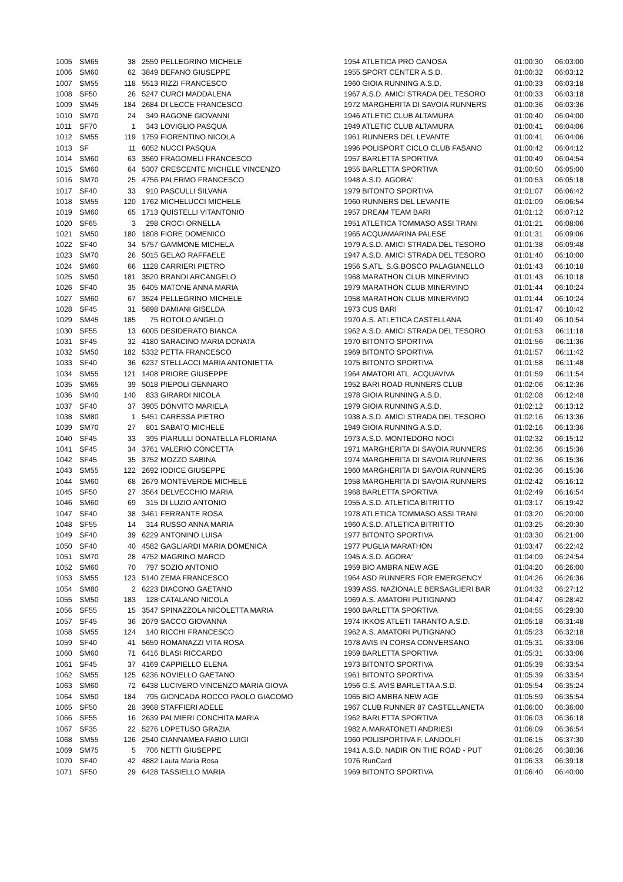| 1005 | SM65 | 38 | 2559 | PELLEGRINO MICHELE | 1954 ATLETICA PRO CANOSA | 01:00:30 | 06:03:00 |
| 1006 | SM60 | 62 | 3849 | DEFANO GIUSEPPE | 1955 SPORT CENTER A.S.D. | 01:00:32 | 06:03:12 |
| 1007 | SM55 | 118 | 5513 | RIZZI FRANCESCO | 1960 GIOIA RUNNING A.S.D. | 01:00:33 | 06:03:18 |
| 1008 | SF50 | 26 | 5247 | CURCI MADDALENA | 1967 A.S.D. AMICI STRADA DEL TESORO | 01:00:33 | 06:03:18 |
| 1009 | SM45 | 184 | 2684 | DI LECCE FRANCESCO | 1972 MARGHERITA DI SAVOIA RUNNERS | 01:00:36 | 06:03:36 |
| 1010 | SM70 | 24 | 349 | RAGONE GIOVANNI | 1946 ATLETIC CLUB ALTAMURA | 01:00:40 | 06:04:00 |
| 1011 | SF70 | 1 | 343 | LOVIGLIO PASQUA | 1949 ATLETIC CLUB ALTAMURA | 01:00:41 | 06:04:06 |
| 1012 | SM55 | 119 | 1759 | FIORENTINO NICOLA | 1961 RUNNERS DEL LEVANTE | 01:00:41 | 06:04:06 |
| 1013 | SF | 11 | 6052 | NUCCI PASQUA | 1996 POLISPORT CICLO CLUB FASANO | 01:00:42 | 06:04:12 |
| 1014 | SM60 | 63 | 3569 | FRAGOMELI FRANCESCO | 1957 BARLETTA SPORTIVA | 01:00:49 | 06:04:54 |
| 1015 | SM60 | 64 | 5307 | CRESCENTE MICHELE VINCENZO | 1955 BARLETTA SPORTIVA | 01:00:50 | 06:05:00 |
| 1016 | SM70 | 25 | 4756 | PALERMO FRANCESCO | 1948 A.S.D. AGORA' | 01:00:53 | 06:05:18 |
| 1017 | SF40 | 33 | 910 | PASCULLI SILVANA | 1979 BITONTO SPORTIVA | 01:01:07 | 06:06:42 |
| 1018 | SM55 | 120 | 1762 | MICHELUCCI MICHELE | 1960 RUNNERS DEL LEVANTE | 01:01:09 | 06:06:54 |
| 1019 | SM60 | 65 | 1713 | QUISTELLI VITANTONIO | 1957 DREAM TEAM BARI | 01:01:12 | 06:07:12 |
| 1020 | SF65 | 3 | 298 | CROCI ORNELLA | 1951 ATLETICA TOMMASO ASSI TRANI | 01:01:21 | 06:08:06 |
| 1021 | SM50 | 180 | 1808 | FIORE DOMENICO | 1965 ACQUAMARINA PALESE | 01:01:31 | 06:09:06 |
| 1022 | SF40 | 34 | 5757 | GAMMONE MICHELA | 1979 A.S.D. AMICI STRADA DEL TESORO | 01:01:38 | 06:09:48 |
| 1023 | SM70 | 26 | 5015 | GELAO RAFFAELE | 1947 A.S.D. AMICI STRADA DEL TESORO | 01:01:40 | 06:10:00 |
| 1024 | SM60 | 66 | 1128 | CARRIERI PIETRO | 1956 S.ATL. S.G.BOSCO PALAGIANELLO | 01:01:43 | 06:10:18 |
| 1025 | SM50 | 181 | 3520 | BRANDI ARCANGELO | 1968 MARATHON CLUB MINERVINO | 01:01:43 | 06:10:18 |
| 1026 | SF40 | 35 | 6405 | MATONE ANNA MARIA | 1979 MARATHON CLUB MINERVINO | 01:01:44 | 06:10:24 |
| 1027 | SM60 | 67 | 3524 | PELLEGRINO MICHELE | 1958 MARATHON CLUB MINERVINO | 01:01:44 | 06:10:24 |
| 1028 | SF45 | 31 | 5898 | DAMIANI GISELDA | 1973 CUS BARI | 01:01:47 | 06:10:42 |
| 1029 | SM45 | 185 | 75 | ROTOLO ANGELO | 1970 A.S. ATLETICA CASTELLANA | 01:01:49 | 06:10:54 |
| 1030 | SF55 | 13 | 6005 | DESIDERATO BIANCA | 1962 A.S.D. AMICI STRADA DEL TESORO | 01:01:53 | 06:11:18 |
| 1031 | SF45 | 32 | 4180 | SARACINO MARIA DONATA | 1970 BITONTO SPORTIVA | 01:01:56 | 06:11:36 |
| 1032 | SM50 | 182 | 5332 | PETTA FRANCESCO | 1969 BITONTO SPORTIVA | 01:01:57 | 06:11:42 |
| 1033 | SF40 | 36 | 6237 | STELLACCI MARIA ANTONIETTA | 1975 BITONTO SPORTIVA | 01:01:58 | 06:11:48 |
| 1034 | SM55 | 121 | 1408 | PRIORE GIUSEPPE | 1964 AMATORI ATL. ACQUAVIVA | 01:01:59 | 06:11:54 |
| 1035 | SM65 | 39 | 5018 | PIEPOLI GENNARO | 1952 BARI ROAD RUNNERS CLUB | 01:02:06 | 06:12:36 |
| 1036 | SM40 | 140 | 833 | GIRARDI NICOLA | 1978 GIOIA RUNNING A.S.D. | 01:02:08 | 06:12:48 |
| 1037 | SF40 | 37 | 3905 | DONVITO MARIELA | 1979 GIOIA RUNNING A.S.D. | 01:02:12 | 06:13:12 |
| 1038 | SM80 | 1 | 5451 | CARESSA PIETRO | 1938 A.S.D. AMICI STRADA DEL TESORO | 01:02:16 | 06:13:36 |
| 1039 | SM70 | 27 | 801 | SABATO MICHELE | 1949 GIOIA RUNNING A.S.D. | 01:02:16 | 06:13:36 |
| 1040 | SF45 | 33 | 395 | PIARULLI DONATELLA FLORIANA | 1973 A.S.D. MONTEDORO NOCI | 01:02:32 | 06:15:12 |
| 1041 | SF45 | 34 | 3761 | VALERIO CONCETTA | 1971 MARGHERITA DI SAVOIA RUNNERS | 01:02:36 | 06:15:36 |
| 1042 | SF45 | 35 | 3752 | MOZZO SABINA | 1974 MARGHERITA DI SAVOIA RUNNERS | 01:02:36 | 06:15:36 |
| 1043 | SM55 | 122 | 2692 | IODICE GIUSEPPE | 1960 MARGHERITA DI SAVOIA RUNNERS | 01:02:36 | 06:15:36 |
| 1044 | SM60 | 68 | 2679 | MONTEVERDE MICHELE | 1958 MARGHERITA DI SAVOIA RUNNERS | 01:02:42 | 06:16:12 |
| 1045 | SF50 | 27 | 3564 | DELVECCHIO MARIA | 1968 BARLETTA SPORTIVA | 01:02:49 | 06:16:54 |
| 1046 | SM60 | 69 | 315 | DI LUZIO ANTONIO | 1955 A.S.D. ATLETICA BITRITTO | 01:03:17 | 06:19:42 |
| 1047 | SF40 | 38 | 3461 | FERRANTE ROSA | 1978 ATLETICA TOMMASO ASSI TRANI | 01:03:20 | 06:20:00 |
| 1048 | SF55 | 14 | 314 | RUSSO ANNA MARIA | 1960 A.S.D. ATLETICA BITRITTO | 01:03:25 | 06:20:30 |
| 1049 | SF40 | 39 | 6229 | ANTONINO LUISA | 1977 BITONTO SPORTIVA | 01:03:30 | 06:21:00 |
| 1050 | SF40 | 40 | 4582 | GAGLIARDI MARIA DOMENICA | 1977 PUGLIA MARATHON | 01:03:47 | 06:22:42 |
| 1051 | SM70 | 28 | 4752 | MAGRINO MARCO | 1945 A.S.D. AGORA' | 01:04:09 | 06:24:54 |
| 1052 | SM60 | 70 | 797 | SOZIO ANTONIO | 1959 BIO AMBRA NEW AGE | 01:04:20 | 06:26:00 |
| 1053 | SM55 | 123 | 5140 | ZEMA FRANCESCO | 1964 ASD RUNNERS FOR EMERGENCY | 01:04:26 | 06:26:36 |
| 1054 | SM80 | 2 | 6223 | DIACONO GAETANO | 1939 ASS. NAZIONALE BERSAGLIERI BAR | 01:04:32 | 06:27:12 |
| 1055 | SM50 | 183 | 128 | CATALANO NICOLA | 1969 A.S. AMATORI PUTIGNANO | 01:04:47 | 06:28:42 |
| 1056 | SF55 | 15 | 3547 | SPINAZZOLA NICOLETTA MARIA | 1960 BARLETTA SPORTIVA | 01:04:55 | 06:29:30 |
| 1057 | SF45 | 36 | 2079 | SACCO GIOVANNA | 1974 IKKOS ATLETI TARANTO A.S.D. | 01:05:18 | 06:31:48 |
| 1058 | SM55 | 124 | 140 | RICCHI FRANCESCO | 1962 A.S. AMATORI PUTIGNANO | 01:05:23 | 06:32:18 |
| 1059 | SF40 | 41 | 5659 | ROMANAZZI VITA ROSA | 1978 AVIS IN CORSA CONVERSANO | 01:05:31 | 06:33:06 |
| 1060 | SM60 | 71 | 6416 | BLASI RICCARDO | 1959 BARLETTA SPORTIVA | 01:05:31 | 06:33:06 |
| 1061 | SF45 | 37 | 4169 | CAPPIELLO ELENA | 1973 BITONTO SPORTIVA | 01:05:39 | 06:33:54 |
| 1062 | SM55 | 125 | 6236 | NOVIELLO GAETANO | 1961 BITONTO SPORTIVA | 01:05:39 | 06:33:54 |
| 1063 | SM60 | 72 | 6438 | LUCIVERO VINCENZO MARIA GIOVA | 1956 G.S. AVIS BARLETTA A.S.D. | 01:05:54 | 06:35:24 |
| 1064 | SM50 | 184 | 795 | GIONCADA ROCCO PAOLO GIACOMO | 1965 BIO AMBRA NEW AGE | 01:05:59 | 06:35:54 |
| 1065 | SF50 | 28 | 3968 | STAFFIERI ADELE | 1967 CLUB RUNNER 87 CASTELLANETA | 01:06:00 | 06:36:00 |
| 1066 | SF55 | 16 | 2639 | PALMIERI CONCHITA MARIA | 1962 BARLETTA SPORTIVA | 01:06:03 | 06:36:18 |
| 1067 | SF35 | 22 | 5276 | LOPETUSO GRAZIA | 1982 A.MARATONETI ANDRIESI | 01:06:09 | 06:36:54 |
| 1068 | SM55 | 126 | 2540 | CIANNAMEA FABIO LUIGI | 1960 POLISPORTIVA F. LANDOLFI | 01:06:15 | 06:37:30 |
| 1069 | SM75 | 5 | 706 | NETTI GIUSEPPE | 1941 A.S.D. NADIR ON THE ROAD - PUT | 01:06:26 | 06:38:36 |
| 1070 | SF40 | 42 | 4882 | Lauta Maria Rosa | 1976 RunCard | 01:06:33 | 06:39:18 |
| 1071 | SF50 | 29 | 6428 | TASSIELLO MARIA | 1969 BITONTO SPORTIVA | 01:06:40 | 06:40:00 |